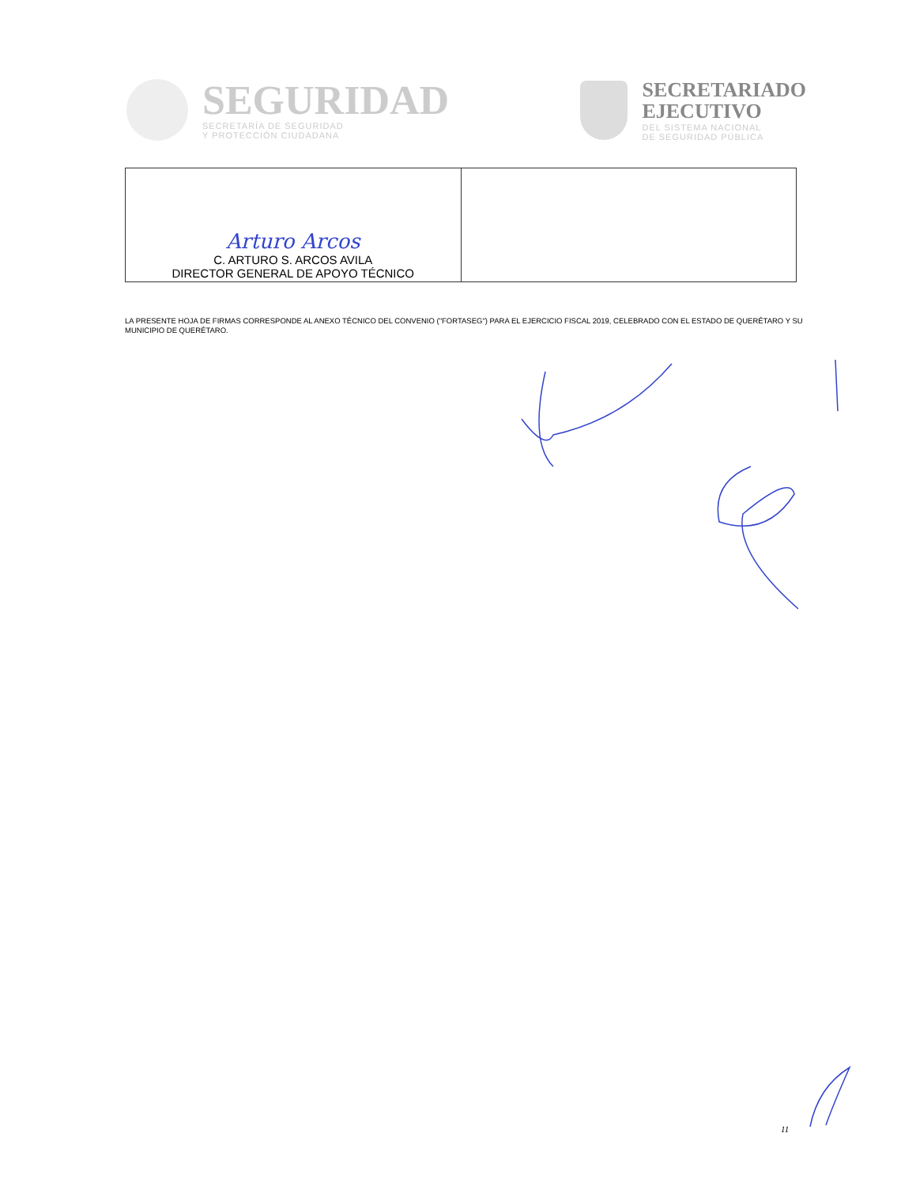SEGURIDAD
SECRETARÍA DE SEGURIDAD
Y PROTECCIÓN CIUDADANA
SECRETARIADO
EJECUTIVO
DEL SISTEMA NACIONAL
DE SEGURIDAD PÚBLICA
| Arturo Arcos C. ARTURO S. ARCOS AVILA DIRECTOR GENERAL DE APOYO TÉCNICO | |
LA PRESENTE HOJA DE FIRMAS CORRESPONDE AL ANEXO TÉCNICO DEL CONVENIO ("FORTASEG") PARA EL EJERCICIO FISCAL 2019, CELEBRADO CON EL ESTADO DE QUERÉTARO Y SU MUNICIPIO DE QUERÉTARO.
11